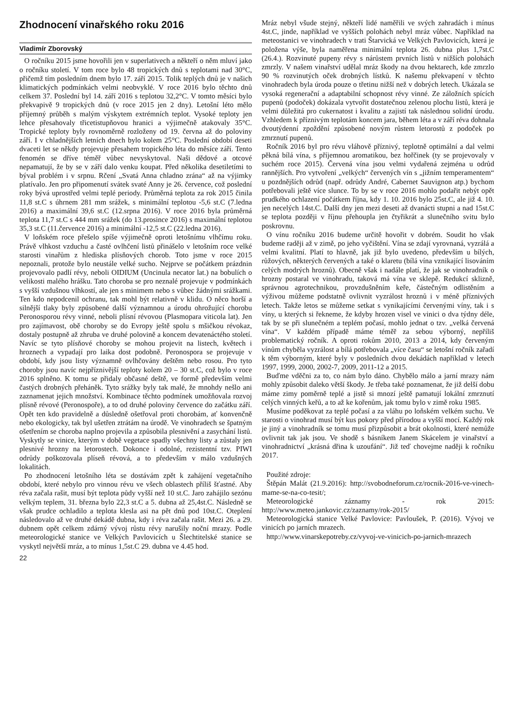Zhodnocení vinařského roku 2016
Vladimír Zborovský
O ročníku 2015 jsme hovořili jen v superlativech a někteří o něm mluví jako o ročníku století. V tom roce bylo 48 tropických dnů s teplotami nad 30°C, přičemž tím posledním dnem bylo 17. září 2015. Tolik teplých dnů je v našich klimatických podmínkách velmi neobvyklé. V roce 2016 bylo těchto dnů celkem 37. Poslední byl 14. září 2016 s teplotou 32,2°C. V tomto měsíci bylo překvapivě 9 tropických dnů (v roce 2015 jen 2 dny). Letošní léto mělo příjemný průběh s malým výskytem extrémních teplot. Vysoké teploty jen lehce přesahovaly třicetistupňovou hranici a výjimečně atakovaly 35°C. Tropické teploty byly rovnoměrně rozloženy od 19. června až do poloviny září. I v chladnějších letních dnech bylo kolem 25°C. Poslední období deseti dvaceti let se někdy projevuje přesahem tropického léta do měsíce září. Tento fenomén se dříve téměř vůbec nevyskytoval. Naši dědové a otcové nepamatují, že by se v září dalo venku koupat. Před několika desetiletími to býval problém i v srpnu. Rčení „Svatá Anna chladno zrána“ až na výjimky platívalo. Jen pro připomenutí svátek svaté Anny je 26. července, což poslední roky bývá uprostřed velmi teplé periody. Průměrná teplota za rok 2015 činila 11,8 st.C s úhrnem 281 mm srážek, s minimální teplotou -5,6 st.C (7.ledna 2016) a maximální 39,6 st.C (12.srpna 2016). V roce 2016 byla průměrná teplota 11,7 st.C s 444 mm srážek (do 13.prosince 2016) s maximální teplotou 35,3 st.C (11.července 2016) a minimální -12,5 st.C (22.ledna 2016).
V loňském roce přešelo spíše výjimečně oproti letošnímu vlhčímu roku. Právě vlhkost vzduchu a časté ovlhčení listů přinášelo v letošním roce velké starosti vinařům z hlediska plísňových chorob. Toto jsme v roce 2015 nepoznali, protože bylo neustále velké sucho. Nejprve se počátkem prázdnin projevovalo padlí révy, neboli OIDIUM (Uncinula necator lat.) na bobulích o velikosti malého hrášku. Tato choroba se pro neznalé projevuje v podmínkách s vyšší vzdušnou vlhkostí, ale jen s minimem nebo s vůbec žádnými srážkami. Ten kdo nepodcenil ochranu, tak mohl být relativně v klidu. O něco horší a silnější tlaky byly způsobené další významnou a úrodu ohrožující chorobu Peronosporou révy vinné, neboli plísní révovou (Plasmopara viticola lat). Jen pro zajímavost, obě choroby se do Evropy ještě spolu s mšičkou révokaz, dostaly postupně až zhruba ve druhé polovině a koncem devatenáctého století. Navíc se tyto plísňové choroby se mohou projevit na listech, květech i hroznech a vypadají pro laika dost podobně. Peronospora se projevuje v období, kdy jsou listy významně ovlhčovány deštěm nebo rosou. Pro tyto choroby jsou navíc nejpříznivější teploty kolem 20 – 30 st.C, což bylo v roce 2016 splněno. K tomu se přidaly občasné deště, ve formě především velmi častých drobných přeháněk. Tyto srážky byly tak malé, že mnohdy nešlo ani zaznamenat jejich množství. Kombinace těchto podmínek umožňovala rozvoj plísně révové (Peronospoře), a to od druhé poloviny července do začátku září. Opět ten kdo pravidelně a důsledně ošetřoval proti chorobám, ať konvenčně nebo ekologicky, tak byl ušetřen ztrátám na úrodě. Ve vinohradech se špatným ošetřením se choroba naplno projevila a způsobila plesnivění a zasychání listů. Vyskytly se vinice, kterým v době vegetace spadly všechny listy a zůstaly jen plesnivé hrozny na letorostech. Dokonce i odolné, rezistentní tzv. PIWI odrůdy poškozovala plíseň révová, a to především v málo vzdušných lokalitách.
Po zhodnocení letošního léta se dostávám zpět k zahájení vegetačního období, které nebylo pro vinnou révu ve všech oblastech příliš šťastné. Aby réva začala rašit, musí být teplota půdy vyšší než 10 st.C. Jaro zahájilo sezónu velkým teplem, 31. března bylo 22,3 st.C a 5. dubna až 25,4st.C. Následně se však prudce ochladilo a teplota klesla asi na pět dnů pod 10st.C. Oteplení následovalo až ve druhé dekádě dubna, kdy i réva začala rašit. Mezi 26. a 29. dubnem opět celkem zdárný vývoj růstu révy narušily noční mrazy. Podle meteorologické stanice ve Velkých Pavlovicích u Šlechtitelské stanice se vyskytl největší mráz, a to mínus 1,5st.C 29. dubna ve 4.45 hod.
22
Mráz nebyl všude stejný, někteří lidé naměřili ve svých zahradách i mínus 4st.C, jinde, například ve vyšších polohách nebyl mráz vůbec. Například na meteostanici ve vinohradech v trati Štarvická ve Velkých Pavlovicích, která je položena výše, byla naměřena minimální teplota 26. dubna plus 1,7st.C (26.4.). Rozvinuté pupeny révy s nárůstem prvních listů v nižších polohách zmrzly. V našem vinařství udělal mráz škody na dvou hektarech, kde zmrzlo 90 % rozvinutých oček drobných lístků. K našemu překvapení v těchto vinohradech byla úroda pouze o třetinu nižší než v dobrých letech. Ukázala se vysoká regenerační a adaptabilní schopnost révy vinné. Ze záložních spících pupenů (podoček) dokázala vytvořit dostatečnou zelenou plochu listů, která je velmi důležitá pro cukernatost i kvalitu a zajistí tak následnou solidní úrodu. Vzhledem k příznivým teplotám koncem jara, během léta a v září réva dohnala dvoutýdenní zpoždění způsobené novým růstem letorostů z podoček po zmrznutí pupenů.
Ročník 2016 byl pro révu vláhově příznivý, teplotně optimální a dal velmi pěkná bílá vína, s příjemnou aromatikou, bez hořčinek (ty se projevovaly v suchém roce 2015). Červená vína jsou velmi vydařená zejména u odrůd rannějších. Pro vytvoření „velkých“ červených vín s „jižním temperamentem“ u pozdnějších odrůd (např. odrůdy André, Cabernet Sauvignon atp.) bychom potřebovali ještě více slunce. To by se v roce 2016 mohlo podařit nebýt opět prudkého ochlazení počátkem října, kdy 1. 10. 2016 bylo 25st.C, ale již 4. 10. jen necelých 14st.C. Další dny jen mezi deseti až dvanácti stupni a nad 15st.C se teplota později v říjnu přehoupla jen čtyřikrát a slunečního svitu bylo poskrovnu.
O vínu ročníku 2016 budeme určitě hovořit v dobrém. Soudit ho však budeme raději až v zimě, po jeho vyčištění. Vína se zdají vyrovnaná, vyzrálá a velmi kvalitní. Platí to hlavně, jak již bylo uvedeno, především u bílých, růžových, některých červených a také o klaretu (bílá vína vznikající lisováním celých modrých hroznů). Obecně však i nadále platí, že jak se vinohradník o hrozny postaral ve vinohradu, taková má vína ve sklepě. Redukcí sklizně, správnou agrotechnikou, provzdušněním keře, částečným odlistěním a výživou můžeme podstatně ovlivnit vyzrálost hroznů i v méně příznivých letech. Takže letos se můžeme setkat s vynikajícími červenými víny, tak i s víny, u kterých si řekneme, že kdyby hrozen visel ve vinici o dva týdny déle, tak by se při slunečném a teplém počasí, mohlo jednat o tzv. „velká červená vína“. V každém případě máme téměř za sebou výborný, nepříliš problematický ročník. A oproti rokům 2010, 2013 a 2014, kdy červeným vínům chyběla vyzrálost a bílá potřebovala „více času“ se letošní ročník zařadí k těm výborným, které byly v posledních dvou dekádách například v letech 1997, 1999, 2000, 2002-7, 2009, 2011-12 a 2015.
Buďme vděčni za to, co nám bylo dáno. Chybělo málo a jarní mrazy nám mohly způsobit daleko větší škody. Je třeba také poznamenat, že již delší dobu máme zimy poměrně teplé a jistě si mnozí ještě pamatují lokální zmrznutí celých vinných keřů, a to až ke kořenům, jak tomu bylo v zimě roku 1985.
Musíme poděkovat za teplé počasí a za vláhu po loňském velkém suchu. Ve starosti o vinohrad musí být kus pokory před přírodou a vyšší mocí. Každý rok je jiný a vinohradník se tomu musí přizpůsobit a brát okolnosti, které nemůže ovlivnit tak jak jsou. Ve shodě s básníkem Janem Skácelem je vinařství a vinohradnictví „krásná dřina k uzoufání“. Již teď chovejme naději k ročníku 2017.
Použité zdroje:
Štěpán Malát (21.9.2016): http://svobodneforum.cz/rocnik-2016-ve-vinech-mame-se-na-co-tesit/;
Meteorologické záznamy - rok 2015: http://www.meteo.jankovic.cz/zaznamy/rok-2015/
Meteorologická stanice Velké Pavlovice: Pavloušek, P. (2016). Vývoj ve vinicích po jarních mrazech.
http://www.vinarskepotreby.cz/vyvoj-ve-vinicich-po-jarnich-mrazech